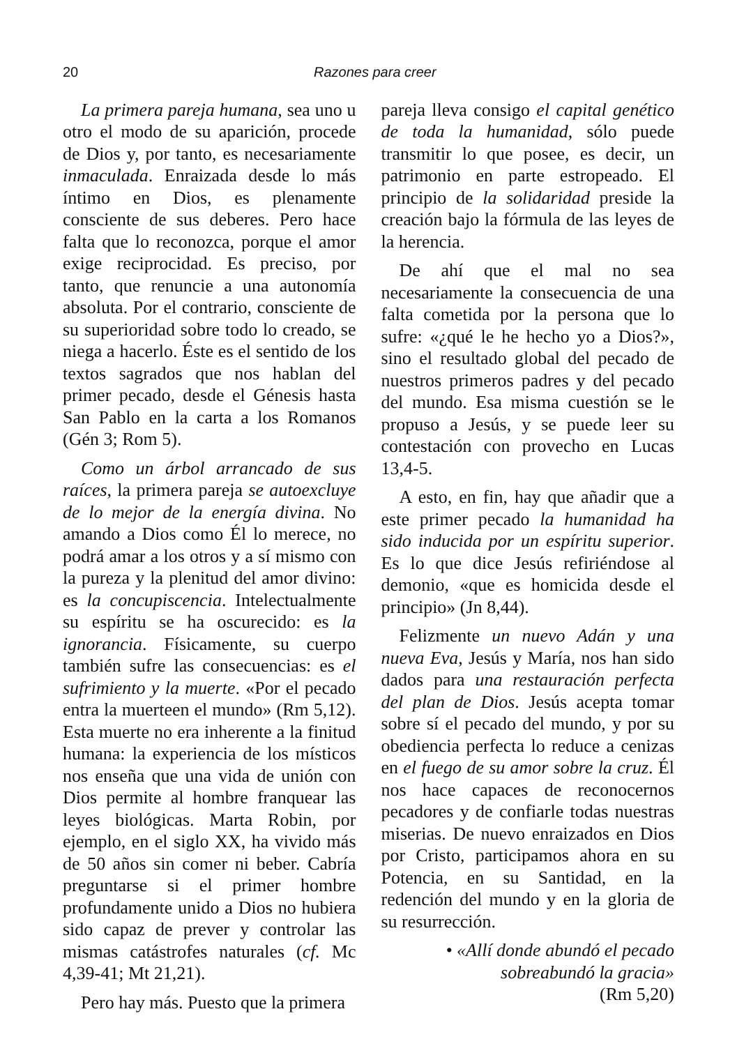20 Razones para creer
La primera pareja humana, sea uno u otro el modo de su aparición, procede de Dios y, por tanto, es necesariamente inmaculada. Enraizada desde lo más íntimo en Dios, es plenamente consciente de sus deberes. Pero hace falta que lo reconozca, porque el amor exige reciprocidad. Es preciso, por tanto, que renuncie a una autonomía absoluta. Por el contrario, consciente de su superioridad sobre todo lo creado, se niega a hacerlo. Éste es el sentido de los textos sagrados que nos hablan del primer pecado, desde el Génesis hasta San Pablo en la carta a los Romanos (Gén 3; Rom 5).
Como un árbol arrancado de sus raíces, la primera pareja se autoexcluye de lo mejor de la energía divina. No amando a Dios como Él lo merece, no podrá amar a los otros y a sí mismo con la pureza y la plenitud del amor divino: es la concupiscencia. Intelectualmente su espíritu se ha oscurecido: es la ignorancia. Físicamente, su cuerpo también sufre las consecuencias: es el sufrimiento y la muerte. «Por el pecado entra la muerteen el mundo» (Rm 5,12). Esta muerte no era inherente a la finitud humana: la experiencia de los místicos nos enseña que una vida de unión con Dios permite al hombre franquear las leyes biológicas. Marta Robin, por ejemplo, en el siglo XX, ha vivido más de 50 años sin comer ni beber. Cabría preguntarse si el primer hombre profundamente unido a Dios no hubiera sido capaz de prever y controlar las mismas catástrofes naturales (cf. Mc 4,39-41; Mt 21,21).
Pero hay más. Puesto que la primera
pareja lleva consigo el capital genético de toda la humanidad, sólo puede transmitir lo que posee, es decir, un patrimonio en parte estropeado. El principio de la solidaridad preside la creación bajo la fórmula de las leyes de la herencia.
De ahí que el mal no sea necesariamente la consecuencia de una falta cometida por la persona que lo sufre: «¿qué le he hecho yo a Dios?», sino el resultado global del pecado de nuestros primeros padres y del pecado del mundo. Esa misma cuestión se le propuso a Jesús, y se puede leer su contestación con provecho en Lucas 13,4-5.
A esto, en fin, hay que añadir que a este primer pecado la humanidad ha sido inducida por un espíritu superior. Es lo que dice Jesús refiriéndose al demonio, «que es homicida desde el principio» (Jn 8,44).
Felizmente un nuevo Adán y una nueva Eva, Jesús y María, nos han sido dados para una restauración perfecta del plan de Dios. Jesús acepta tomar sobre sí el pecado del mundo, y por su obediencia perfecta lo reduce a cenizas en el fuego de su amor sobre la cruz. Él nos hace capaces de reconocernos pecadores y de confiarle todas nuestras miserias. De nuevo enraizados en Dios por Cristo, participamos ahora en su Potencia, en su Santidad, en la redención del mundo y en la gloria de su resurrección.
• «Allí donde abundó el pecado sobreabundó la gracia»
(Rm 5,20)